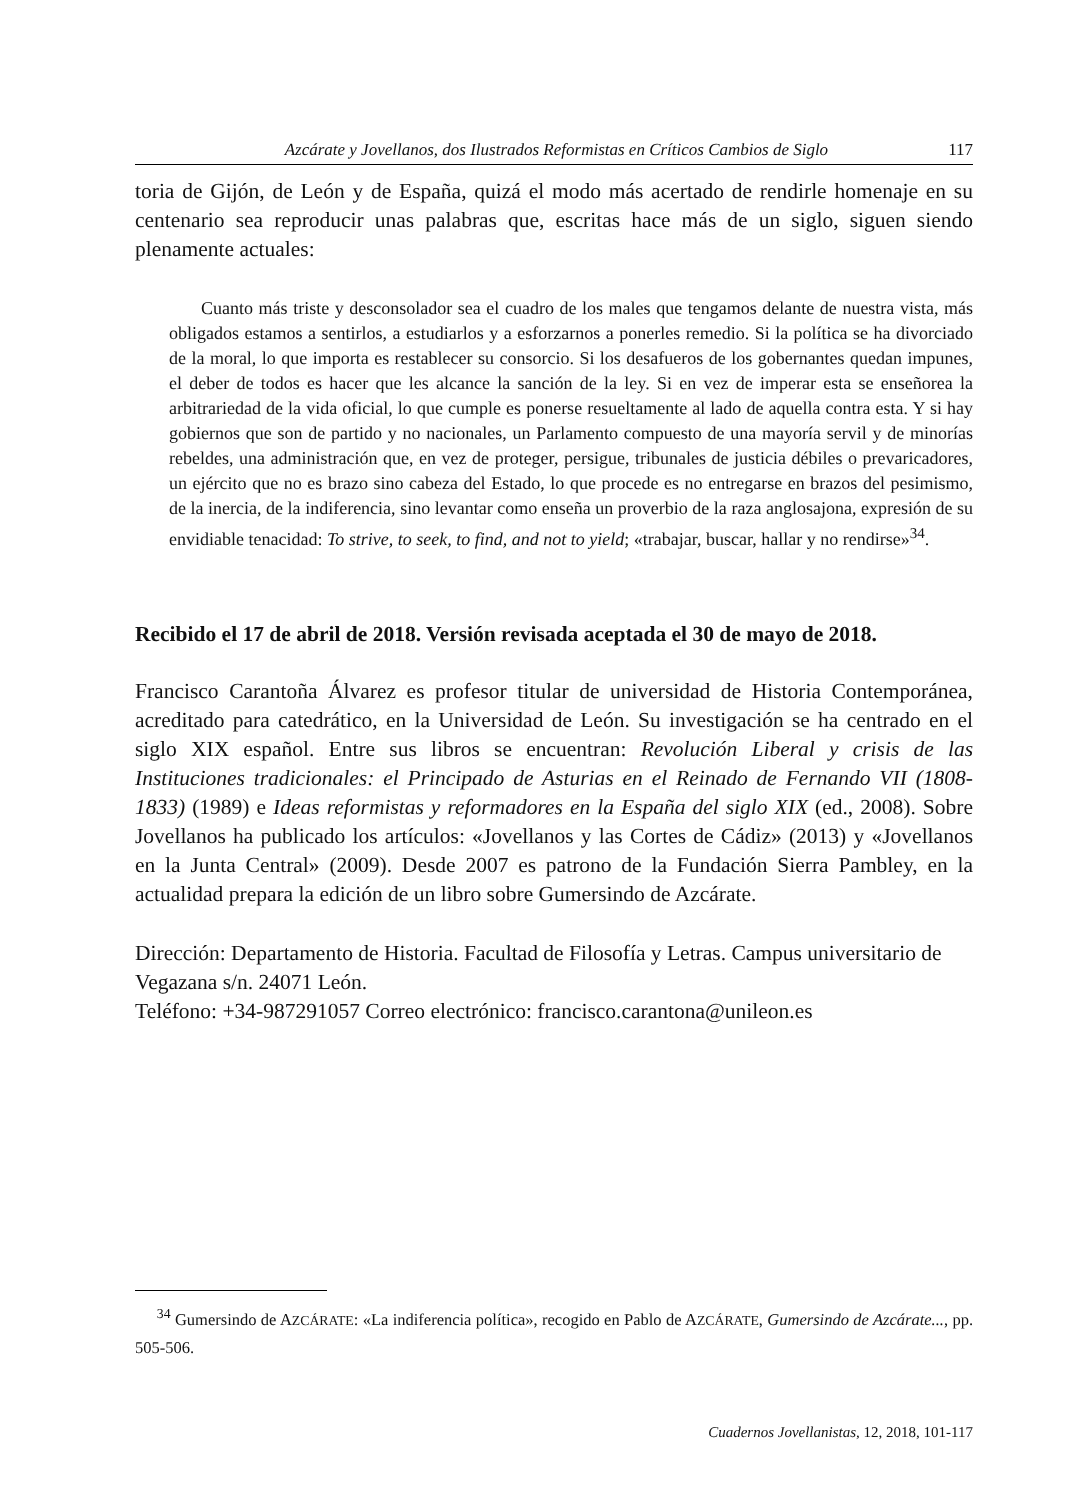Azcárate y Jovellanos, dos Ilustrados Reformistas en Críticos Cambios de Siglo 117
toria de Gijón, de León y de España, quizá el modo más acertado de rendirle homenaje en su centenario sea reproducir unas palabras que, escritas hace más de un siglo, siguen siendo plenamente actuales:
Cuanto más triste y desconsolador sea el cuadro de los males que tengamos delante de nuestra vista, más obligados estamos a sentirlos, a estudiarlos y a esforzarnos a ponerles remedio. Si la política se ha divorciado de la moral, lo que importa es restablecer su consorcio. Si los desafueros de los gobernantes quedan impunes, el deber de todos es hacer que les alcance la sanción de la ley. Si en vez de imperar esta se enseñorea la arbitrariedad de la vida oficial, lo que cumple es ponerse resueltamente al lado de aquella contra esta. Y si hay gobiernos que son de partido y no nacionales, un Parlamento compuesto de una mayoría servil y de minorías rebeldes, una administración que, en vez de proteger, persigue, tribunales de justicia débiles o prevaricadores, un ejército que no es brazo sino cabeza del Estado, lo que procede es no entregarse en brazos del pesimismo, de la inercia, de la indiferencia, sino levantar como enseña un proverbio de la raza anglosajona, expresión de su envidiable tenacidad: To strive, to seek, to find, and not to yield; «trabajar, buscar, hallar y no rendirse»<sup>34</sup>.
Recibido el 17 de abril de 2018. Versión revisada aceptada el 30 de mayo de 2018.
Francisco Carantoña Álvarez es profesor titular de universidad de Historia Contemporánea, acreditado para catedrático, en la Universidad de León. Su investigación se ha centrado en el siglo XIX español. Entre sus libros se encuentran: Revolución Liberal y crisis de las Instituciones tradicionales: el Principado de Asturias en el Reinado de Fernando VII (1808-1833) (1989) e Ideas reformistas y reformadores en la España del siglo XIX (ed., 2008). Sobre Jovellanos ha publicado los artículos: «Jovellanos y las Cortes de Cádiz» (2013) y «Jovellanos en la Junta Central» (2009). Desde 2007 es patrono de la Fundación Sierra Pambley, en la actualidad prepara la edición de un libro sobre Gumersindo de Azcárate.
Dirección: Departamento de Historia. Facultad de Filosofía y Letras. Campus universitario de Vegazana s/n. 24071 León.
Teléfono: +34-987291057 Correo electrónico: francisco.carantona@unileon.es
<sup>34</sup> Gumersindo de AZCÁRATE: «La indiferencia política», recogido en Pablo de AZCÁRATE, Gumersindo de Azcárate..., pp. 505-506.
Cuadernos Jovellanistas, 12, 2018, 101-117